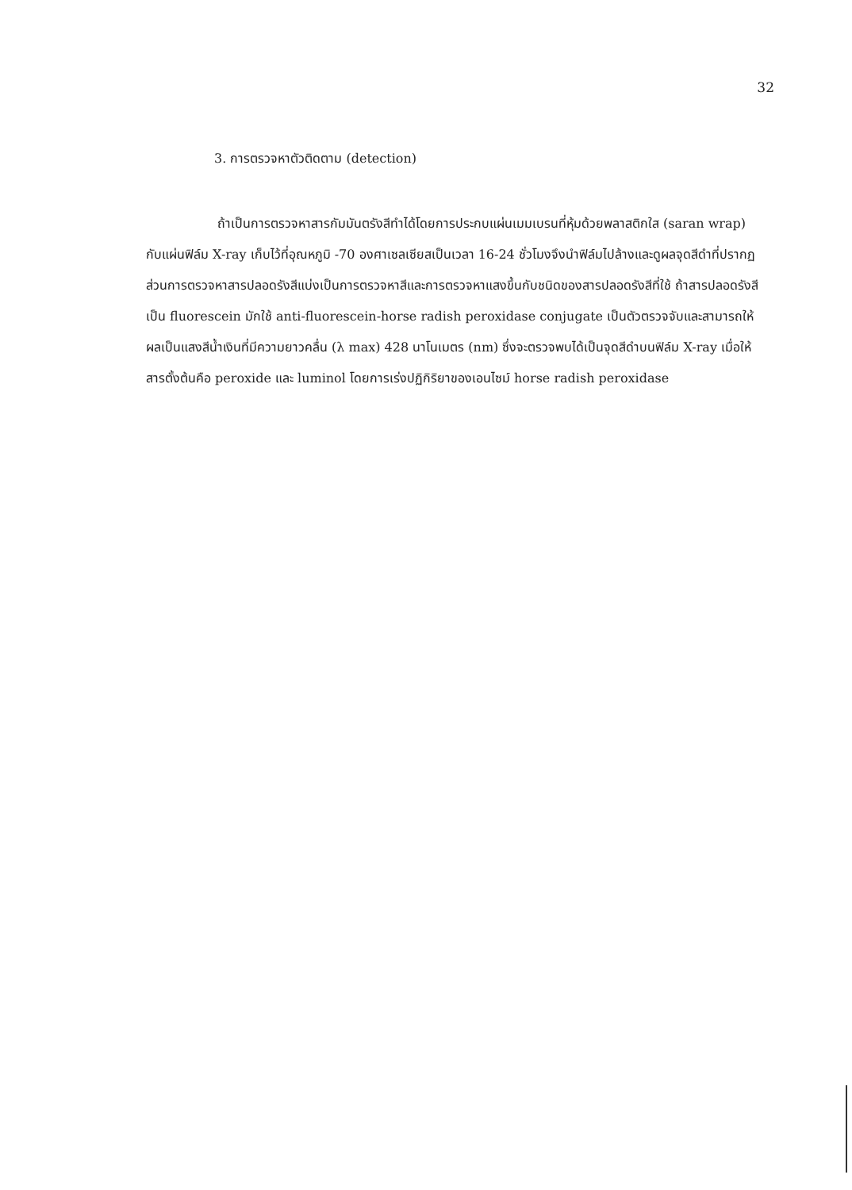32
3. การตรวจหาตัวติดตาม (detection)
ถ้าเป็นการตรวจหาสารกัมมันตรังสีทำได้โดยการประกบแผ่นเมมเบรนที่หุ้มด้วยพลาสติกใส (saran wrap) กับแผ่นฟิล์ม X-ray เก็บไว้ที่อุณหภูมิ -70 องศาเซลเซียสเป็นเวลา 16-24 ชั่วโมงจึงนำฟิล์มไปล้างและดูผลจุดสีดำที่ปรากฏ ส่วนการตรวจหาสารปลอดรังสีแบ่งเป็นการตรวจหาสีและการตรวจหาแสงขึ้นกับชนิดของสารปลอดรังสีที่ใช้ ถ้าสารปลอดรังสีเป็น fluorescein มักใช้ anti-fluorescein-horse radish peroxidase conjugate เป็นตัวตรวจจับและสามารถให้ผลเป็นแสงสีน้ำเงินที่มีความยาวคลื่น (λ max) 428 นาโนเมตร (nm) ซึ่งจะตรวจพบได้เป็นจุดสีดำบนฟิล์ม X-ray เมื่อให้สารตั้งต้นคือ peroxide และ luminol โดยการเร่งปฏิกิริยาของเอนไซม์ horse radish peroxidase